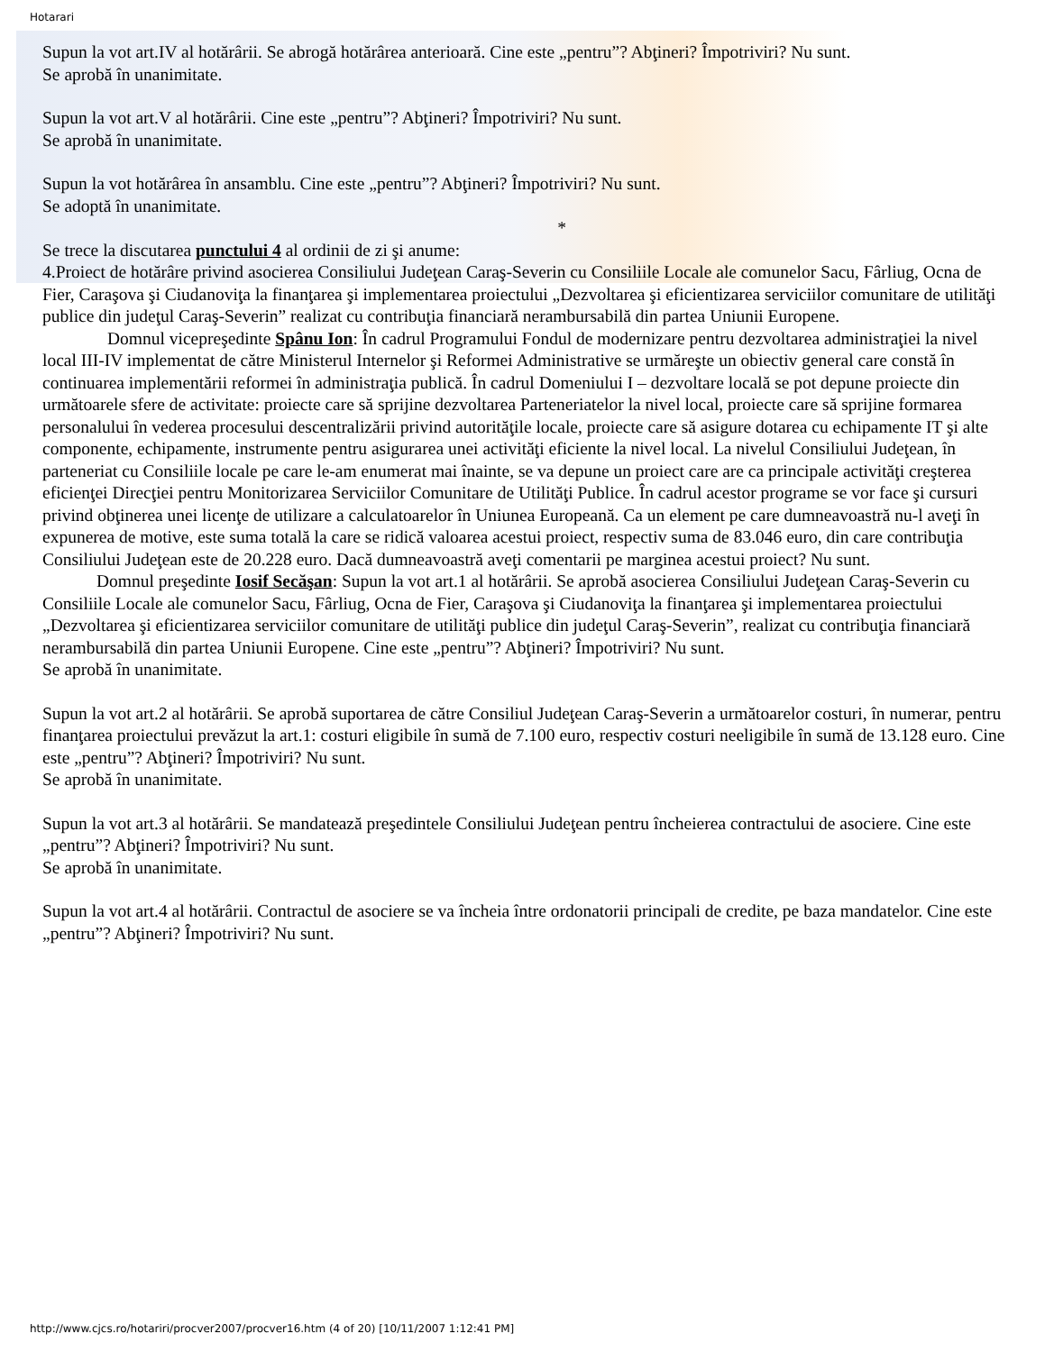Hotarari
Supun la vot art.IV al hotărârii. Se abrogă hotărârea anterioară. Cine este „pentru”? Abţineri? Împotriviri? Nu sunt.
Se aprobă în unanimitate.
Supun la vot art.V al hotărârii. Cine este „pentru”? Abţineri? Împotriviri? Nu sunt.
Se aprobă în unanimitate.
Supun la vot hotărârea în ansamblu. Cine este „pentru”? Abţineri? Împotriviri? Nu sunt.
Se adoptă în unanimitate.
*
Se trece la discutarea punctului 4 al ordinii de zi şi anume:
4.Proiect de hotărâre privind asocierea Consiliului Judeţean Caraş-Severin cu Consiliile Locale ale comunelor Sacu, Fârliug, Ocna de Fier, Caraşova şi Ciudanoviţa la finanţarea şi implementarea proiectului „Dezvoltarea şi eficientizarea serviciilor comunitare de utilităţi publice din judeţul Caraş-Severin” realizat cu contribuţia financiară nerambursabilă din partea Uniunii Europene.
Domnul vicepreşedinte Spânu Ion: În cadrul Programului Fondul de modernizare pentru dezvoltarea administraţiei la nivel local III-IV implementat de către Ministerul Internelor şi Reformei Administrative se urmăreşte un obiectiv general care constă în continuarea implementării reformei în administraţia publică. În cadrul Domeniului I – dezvoltare locală se pot depune proiecte din următoarele sfere de activitate: proiecte care să sprijine dezvoltarea Parteneriatelor la nivel local, proiecte care să sprijine formarea personalului în vederea procesului descentralizării privind autorităţile locale, proiecte care să asigure dotarea cu echipamente IT şi alte componente, echipamente, instrumente pentru asigurarea unei activităţi eficiente la nivel local. La nivelul Consiliului Judeţean, în parteneriat cu Consiliile locale pe care le-am enumerat mai înainte, se va depune un proiect care are ca principale activităţi creşterea eficienţei Direcţiei pentru Monitorizarea Serviciilor Comunitare de Utilităţi Publice. În cadrul acestor programe se vor face şi cursuri privind obţinerea unei licenţe de utilizare a calculatoarelor în Uniunea Europeană. Ca un element pe care dumneavoastră nu-l aveţi în expunerea de motive, este suma totală la care se ridică valoarea acestui proiect, respectiv suma de 83.046 euro, din care contribuţia Consiliului Judeţean este de 20.228 euro. Dacă dumneavoastră aveţi comentarii pe marginea acestui proiect? Nu sunt.
Domnul preşedinte Iosif Secăşan: Supun la vot art.1 al hotărârii. Se aprobă asocierea Consiliului Judeţean Caraş-Severin cu Consiliile Locale ale comunelor Sacu, Fârliug, Ocna de Fier, Caraşova şi Ciudanoviţa la finanţarea şi implementarea proiectului „Dezvoltarea şi eficientizarea serviciilor comunitare de utilităţi publice din judeţul Caraş-Severin”, realizat cu contribuţia financiară nerambursabilă din partea Uniunii Europene. Cine este „pentru”? Abţineri? Împotriviri? Nu sunt.
Se aprobă în unanimitate.
Supun la vot art.2 al hotărârii. Se aprobă suportarea de către Consiliul Judeţean Caraş-Severin a următoarelor costuri, în numerar, pentru finanţarea proiectului prevăzut la art.1: costuri eligibile în sumă de 7.100 euro, respectiv costuri neeligibile în sumă de 13.128 euro. Cine este „pentru”? Abţineri? Împotriviri? Nu sunt.
Se aprobă în unanimitate.
Supun la vot art.3 al hotărârii. Se mandatează preşedintele Consiliului Judeţean pentru încheierea contractului de asociere. Cine este „pentru”? Abţineri? Împotriviri? Nu sunt.
Se aprobă în unanimitate.
Supun la vot art.4 al hotărârii. Contractul de asociere se va încheia între ordonatorii principali de credite, pe baza mandatelor. Cine este „pentru”? Abţineri? Împotriviri? Nu sunt.
http://www.cjcs.ro/hotariri/procver2007/procver16.htm (4 of 20) [10/11/2007 1:12:41 PM]